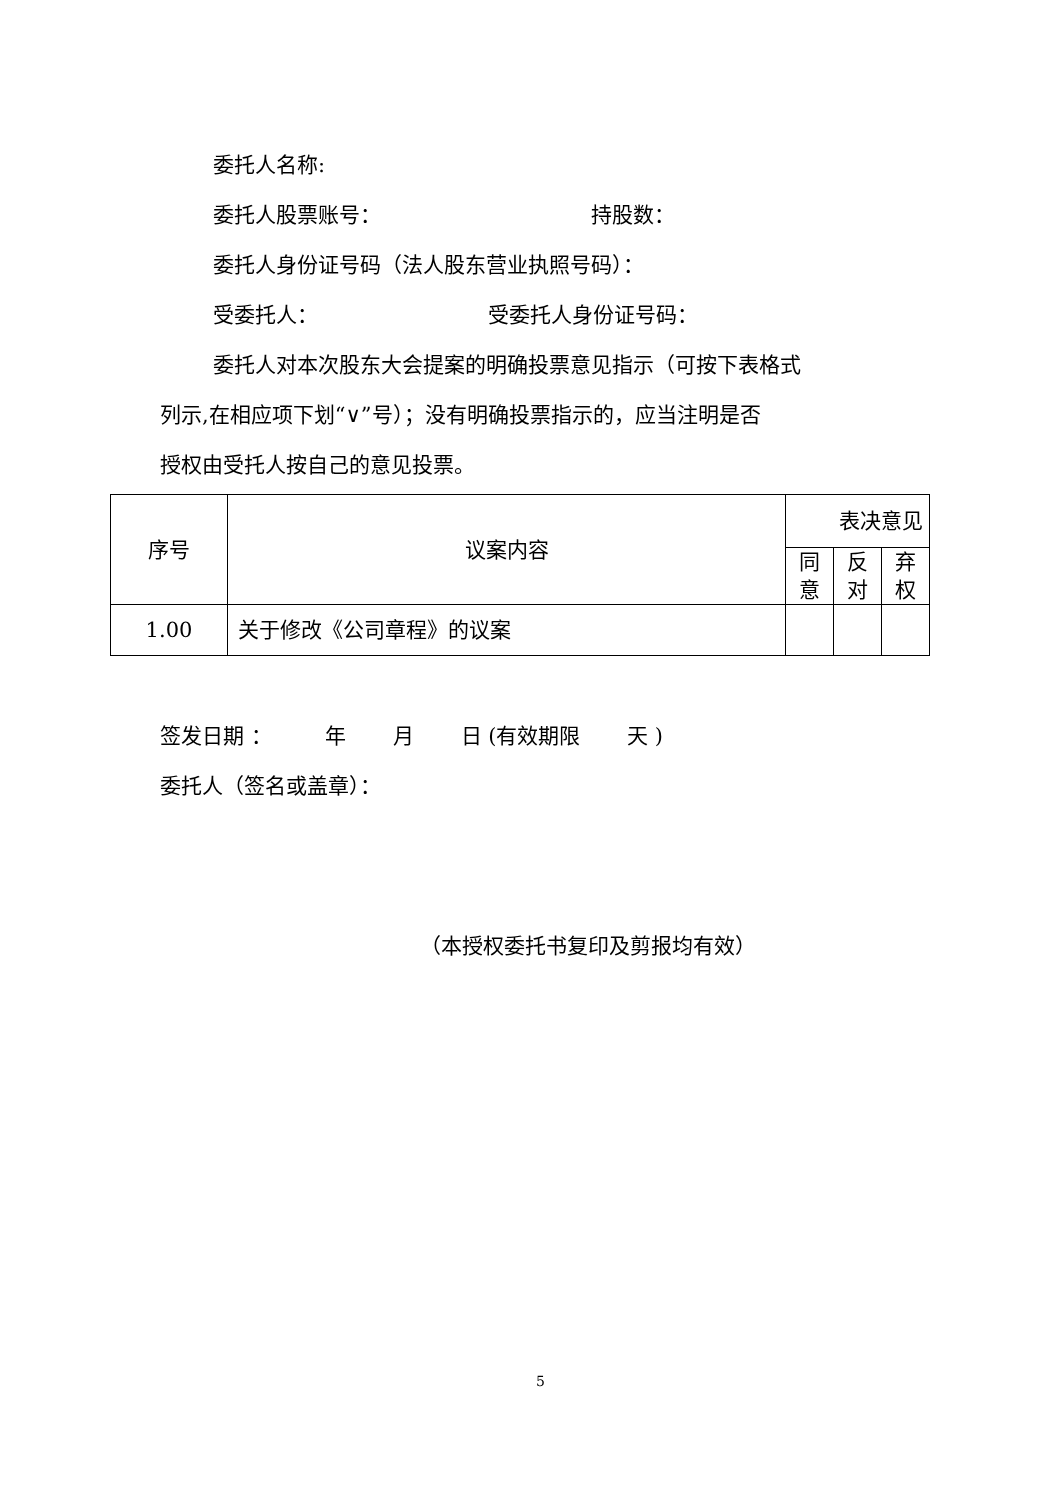委托人名称:
委托人股票账号： 持股数：
委托人身份证号码（法人股东营业执照号码）：
受委托人： 受委托人身份证号码：
委托人对本次股东大会提案的明确投票意见指示（可按下表格式
列示,在相应项下划“∨”号）；没有明确投票指示的，应当注明是否
授权由受托人按自己的意见投票。
| 序号 | 议案内容 | 表决意见 | | |
| | | 同 意 | 反 对 | 弃 权 |
| 1.00 | 关于修改《公司章程》的议案 | | | |
签发日期 ： 年 月 日 (有效期限 天 )
委托人（签名或盖章）：
（本授权委托书复印及剪报均有效）
5